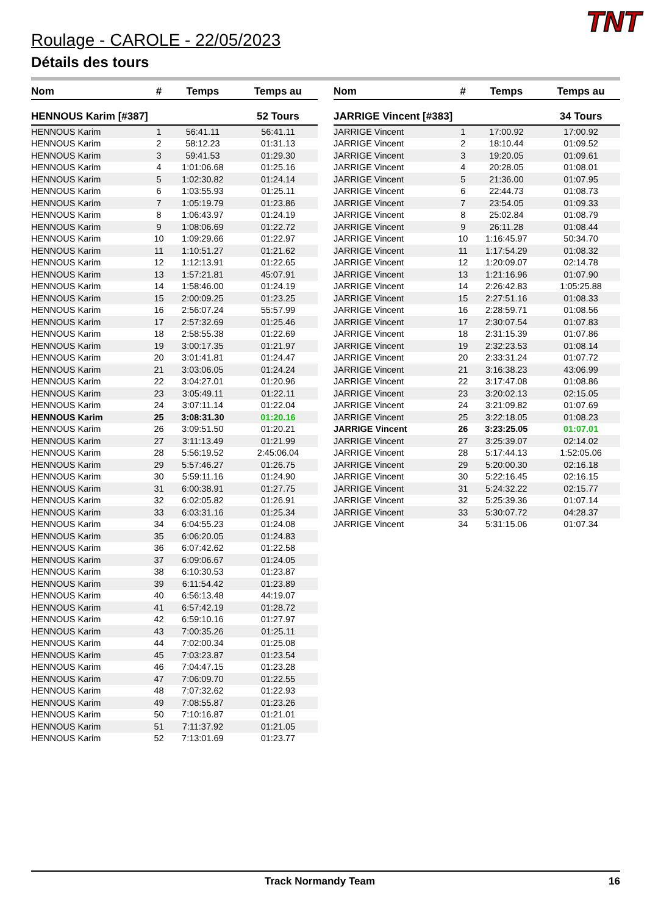TNT
Roulage - CAROLE - 22/05/2023
Détails des tours
| Nom | # | Temps | Temps au |
| --- | --- | --- | --- |
| HENNOUS Karim [#387] | | | 52 Tours |
| HENNOUS Karim | 1 | 56:41.11 | 56:41.11 |
| HENNOUS Karim | 2 | 58:12.23 | 01:31.13 |
| HENNOUS Karim | 3 | 59:41.53 | 01:29.30 |
| HENNOUS Karim | 4 | 1:01:06.68 | 01:25.16 |
| HENNOUS Karim | 5 | 1:02:30.82 | 01:24.14 |
| HENNOUS Karim | 6 | 1:03:55.93 | 01:25.11 |
| HENNOUS Karim | 7 | 1:05:19.79 | 01:23.86 |
| HENNOUS Karim | 8 | 1:06:43.97 | 01:24.19 |
| HENNOUS Karim | 9 | 1:08:06.69 | 01:22.72 |
| HENNOUS Karim | 10 | 1:09:29.66 | 01:22.97 |
| HENNOUS Karim | 11 | 1:10:51.27 | 01:21.62 |
| HENNOUS Karim | 12 | 1:12:13.91 | 01:22.65 |
| HENNOUS Karim | 13 | 1:57:21.81 | 45:07.91 |
| HENNOUS Karim | 14 | 1:58:46.00 | 01:24.19 |
| HENNOUS Karim | 15 | 2:00:09.25 | 01:23.25 |
| HENNOUS Karim | 16 | 2:56:07.24 | 55:57.99 |
| HENNOUS Karim | 17 | 2:57:32.69 | 01:25.46 |
| HENNOUS Karim | 18 | 2:58:55.38 | 01:22.69 |
| HENNOUS Karim | 19 | 3:00:17.35 | 01:21.97 |
| HENNOUS Karim | 20 | 3:01:41.81 | 01:24.47 |
| HENNOUS Karim | 21 | 3:03:06.05 | 01:24.24 |
| HENNOUS Karim | 22 | 3:04:27.01 | 01:20.96 |
| HENNOUS Karim | 23 | 3:05:49.11 | 01:22.11 |
| HENNOUS Karim | 24 | 3:07:11.14 | 01:22.04 |
| HENNOUS Karim | 25 | 3:08:31.30 | 01:20.16 |
| HENNOUS Karim | 26 | 3:09:51.50 | 01:20.21 |
| HENNOUS Karim | 27 | 3:11:13.49 | 01:21.99 |
| HENNOUS Karim | 28 | 5:56:19.52 | 2:45:06.04 |
| HENNOUS Karim | 29 | 5:57:46.27 | 01:26.75 |
| HENNOUS Karim | 30 | 5:59:11.16 | 01:24.90 |
| HENNOUS Karim | 31 | 6:00:38.91 | 01:27.75 |
| HENNOUS Karim | 32 | 6:02:05.82 | 01:26.91 |
| HENNOUS Karim | 33 | 6:03:31.16 | 01:25.34 |
| HENNOUS Karim | 34 | 6:04:55.23 | 01:24.08 |
| HENNOUS Karim | 35 | 6:06:20.05 | 01:24.83 |
| HENNOUS Karim | 36 | 6:07:42.62 | 01:22.58 |
| HENNOUS Karim | 37 | 6:09:06.67 | 01:24.05 |
| HENNOUS Karim | 38 | 6:10:30.53 | 01:23.87 |
| HENNOUS Karim | 39 | 6:11:54.42 | 01:23.89 |
| HENNOUS Karim | 40 | 6:56:13.48 | 44:19.07 |
| HENNOUS Karim | 41 | 6:57:42.19 | 01:28.72 |
| HENNOUS Karim | 42 | 6:59:10.16 | 01:27.97 |
| HENNOUS Karim | 43 | 7:00:35.26 | 01:25.11 |
| HENNOUS Karim | 44 | 7:02:00.34 | 01:25.08 |
| HENNOUS Karim | 45 | 7:03:23.87 | 01:23.54 |
| HENNOUS Karim | 46 | 7:04:47.15 | 01:23.28 |
| HENNOUS Karim | 47 | 7:06:09.70 | 01:22.55 |
| HENNOUS Karim | 48 | 7:07:32.62 | 01:22.93 |
| HENNOUS Karim | 49 | 7:08:55.87 | 01:23.26 |
| HENNOUS Karim | 50 | 7:10:16.87 | 01:21.01 |
| HENNOUS Karim | 51 | 7:11:37.92 | 01:21.05 |
| HENNOUS Karim | 52 | 7:13:01.69 | 01:23.77 |
| Nom | # | Temps | Temps au |
| --- | --- | --- | --- |
| JARRIGE Vincent [#383] | | | 34 Tours |
| JARRIGE Vincent | 1 | 17:00.92 | 17:00.92 |
| JARRIGE Vincent | 2 | 18:10.44 | 01:09.52 |
| JARRIGE Vincent | 3 | 19:20.05 | 01:09.61 |
| JARRIGE Vincent | 4 | 20:28.05 | 01:08.01 |
| JARRIGE Vincent | 5 | 21:36.00 | 01:07.95 |
| JARRIGE Vincent | 6 | 22:44.73 | 01:08.73 |
| JARRIGE Vincent | 7 | 23:54.05 | 01:09.33 |
| JARRIGE Vincent | 8 | 25:02.84 | 01:08.79 |
| JARRIGE Vincent | 9 | 26:11.28 | 01:08.44 |
| JARRIGE Vincent | 10 | 1:16:45.97 | 50:34.70 |
| JARRIGE Vincent | 11 | 1:17:54.29 | 01:08.32 |
| JARRIGE Vincent | 12 | 1:20:09.07 | 02:14.78 |
| JARRIGE Vincent | 13 | 1:21:16.96 | 01:07.90 |
| JARRIGE Vincent | 14 | 2:26:42.83 | 1:05:25.88 |
| JARRIGE Vincent | 15 | 2:27:51.16 | 01:08.33 |
| JARRIGE Vincent | 16 | 2:28:59.71 | 01:08.56 |
| JARRIGE Vincent | 17 | 2:30:07.54 | 01:07.83 |
| JARRIGE Vincent | 18 | 2:31:15.39 | 01:07.86 |
| JARRIGE Vincent | 19 | 2:32:23.53 | 01:08.14 |
| JARRIGE Vincent | 20 | 2:33:31.24 | 01:07.72 |
| JARRIGE Vincent | 21 | 3:16:38.23 | 43:06.99 |
| JARRIGE Vincent | 22 | 3:17:47.08 | 01:08.86 |
| JARRIGE Vincent | 23 | 3:20:02.13 | 02:15.05 |
| JARRIGE Vincent | 24 | 3:21:09.82 | 01:07.69 |
| JARRIGE Vincent | 25 | 3:22:18.05 | 01:08.23 |
| JARRIGE Vincent | 26 | 3:23:25.05 | 01:07.01 |
| JARRIGE Vincent | 27 | 3:25:39.07 | 02:14.02 |
| JARRIGE Vincent | 28 | 5:17:44.13 | 1:52:05.06 |
| JARRIGE Vincent | 29 | 5:20:00.30 | 02:16.18 |
| JARRIGE Vincent | 30 | 5:22:16.45 | 02:16.15 |
| JARRIGE Vincent | 31 | 5:24:32.22 | 02:15.77 |
| JARRIGE Vincent | 32 | 5:25:39.36 | 01:07.14 |
| JARRIGE Vincent | 33 | 5:30:07.72 | 04:28.37 |
| JARRIGE Vincent | 34 | 5:31:15.06 | 01:07.34 |
Track Normandy Team 16